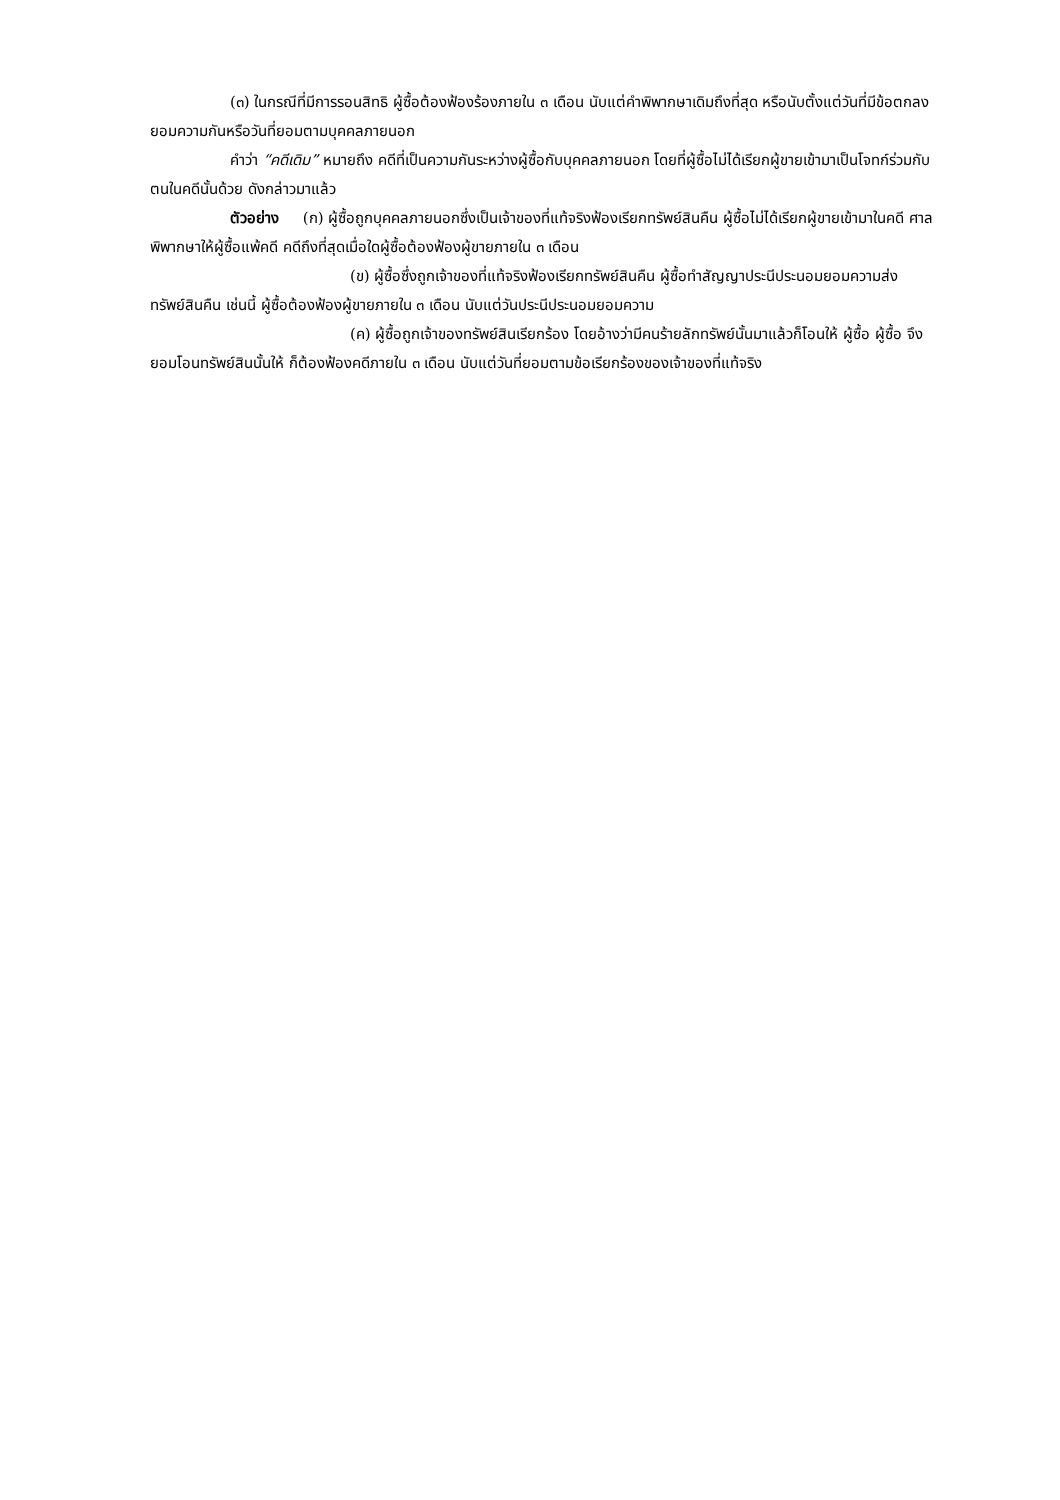(๓) ในกรณีที่มีการรอนสิทธิ ผู้ซื้อต้องฟ้องร้องภายใน ๓ เดือน นับแต่คำพิพากษาเดิมถึงที่สุด หรือนับตั้งแต่วันที่มีข้อตกลงยอมความกันหรือวันที่ยอมตามบุคคลภายนอก
คำว่า “คดีเดิม” หมายถึง คดีที่เป็นความกันระหว่างผู้ซื้อกับบุคคลภายนอก โดยที่ผู้ซื้อไม่ได้เรียกผู้ขายเข้ามาเป็นโจทก์ร่วมกับตนในคดีนั้นด้วย ดังกล่าวมาแล้ว
ตัวอย่าง (ก) ผู้ซื้อถูกบุคคลภายนอกซึ่งเป็นเจ้าของที่แท้จริงฟ้องเรียกทรัพย์สินคืน ผู้ซื้อไม่ได้เรียกผู้ขายเข้ามาในคดี ศาลพิพากษาให้ผู้ซื้อแพ้คดี คดีถึงที่สุดเมื่อใดผู้ซื้อต้องฟ้องผู้ขายภายใน ๓ เดือน
(ข) ผู้ซื้อซึ่งถูกเจ้าของที่แท้จริงฟ้องเรียกทรัพย์สินคืน ผู้ซื้อทำสัญญาประนีประนอมยอมความส่งทรัพย์สินคืน เช่นนี้ ผู้ซื้อต้องฟ้องผู้ขายภายใน ๓ เดือน นับแต่วันประนีประนอมยอมความ
(ค) ผู้ซื้อถูกเจ้าของทรัพย์สินเรียกร้อง โดยอ้างว่ามีคนร้ายลักทรัพย์นั้นมาแล้วก็โอนให้ ผู้ซื้อ ผู้ซื้อ จึงยอมโอนทรัพย์สินนั้นให้ ก็ต้องฟ้องคดีภายใน ๓ เดือน นับแต่วันที่ยอมตามข้อเรียกร้องของเจ้าของที่แท้จริง